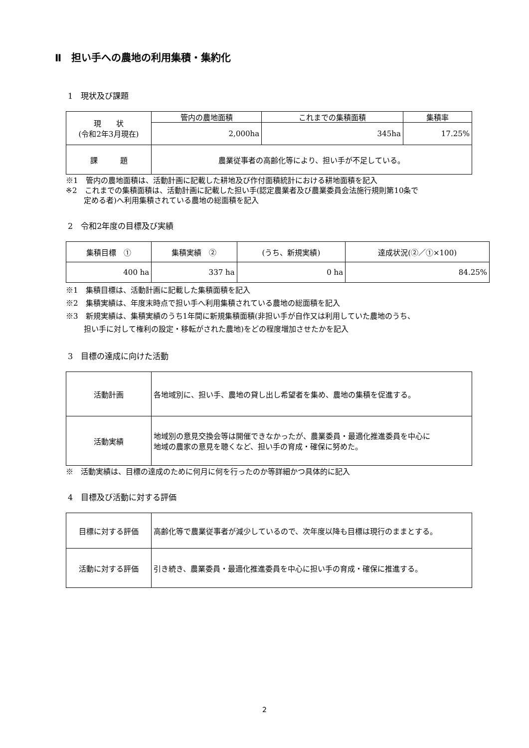Ⅱ　担い手への農地の利用集積・集約化
1　現状及び課題
| 現 状 (令和2年3月現在) | 管内の農地面積 | これまでの集積面積 | 集積率 |
| | 2,000ha | 345ha | 17.25% |
| 課 題 | 農業従事者の高齢化等により、担い手が不足している。 | | |
※1　管内の農地面積は、活動計画に記載した耕地及び作付面積統計における耕地面積を記入
※2　これまでの集積面積は、活動計画に記載した担い手(認定農業者及び農業委員会法施行規則第10条で
定める者)へ利用集積されている農地の総面積を記入
2　令和2年度の目標及び実績
| 集積目標 ① | 集積実績 ② | (うち、新規実績) | 達成状況(②／①×100) |
| --- | --- | --- | --- |
| 400 ha | 337 ha | 0 ha | 84.25% |
※1　集積目標は、活動計画に記載した集積面積を記入
※2　集積実績は、年度末時点で担い手へ利用集積されている農地の総面積を記入
※3　新規実績は、集積実績のうち1年間に新規集積面積(非担い手が自作又は利用していた農地のうち、
担い手に対して権利の設定・移転がされた農地)をどの程度増加させたかを記入
3　目標の達成に向けた活動
| 活動計画 | 各地域別に、担い手、農地の貸し出し希望者を集め、農地の集積を促進する。 |
| 活動実績 | 地域別の意見交換会等は開催できなかったが、農業委員・最適化推進委員を中心に 地域の農家の意見を聴くなど、担い手の育成・確保に努めた。 |
※　活動実績は、目標の達成のために何月に何を行ったのか等詳細かつ具体的に記入
4　目標及び活動に対する評価
| 目標に対する評価 | 高齢化等で農業従事者が減少しているので、次年度以降も目標は現行のままとする。 |
| 活動に対する評価 | 引き続き、農業委員・最適化推進委員を中心に担い手の育成・確保に推進する。 |
2